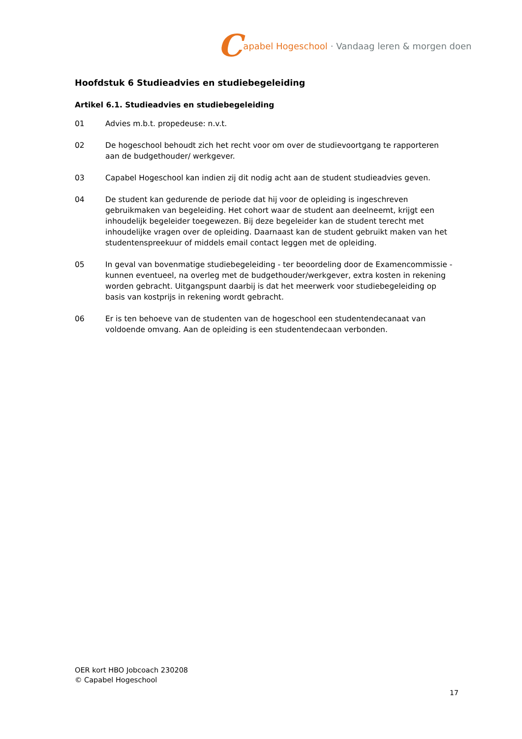Capabel Hogeschool · Vandaag leren & morgen doen
Hoofdstuk 6 Studieadvies en studiebegeleiding
Artikel 6.1. Studieadvies en studiebegeleiding
01 Advies m.b.t. propedeuse: n.v.t.
02 De hogeschool behoudt zich het recht voor om over de studievoortgang te rapporteren aan de budgethouder/ werkgever.
03 Capabel Hogeschool kan indien zij dit nodig acht aan de student studieadvies geven.
04 De student kan gedurende de periode dat hij voor de opleiding is ingeschreven gebruikmaken van begeleiding. Het cohort waar de student aan deelneemt, krijgt een inhoudelijk begeleider toegewezen. Bij deze begeleider kan de student terecht met inhoudelijke vragen over de opleiding. Daarnaast kan de student gebruikt maken van het studentenspreekuur of middels email contact leggen met de opleiding.
05 In geval van bovenmatige studiebegeleiding - ter beoordeling door de Examencommissie - kunnen eventueel, na overleg met de budgethouder/werkgever, extra kosten in rekening worden gebracht. Uitgangspunt daarbij is dat het meerwerk voor studiebegeleiding op basis van kostprijs in rekening wordt gebracht.
06 Er is ten behoeve van de studenten van de hogeschool een studentendecanaat van voldoende omvang. Aan de opleiding is een studentendecaan verbonden.
OER kort HBO Jobcoach 230208
© Capabel Hogeschool
17